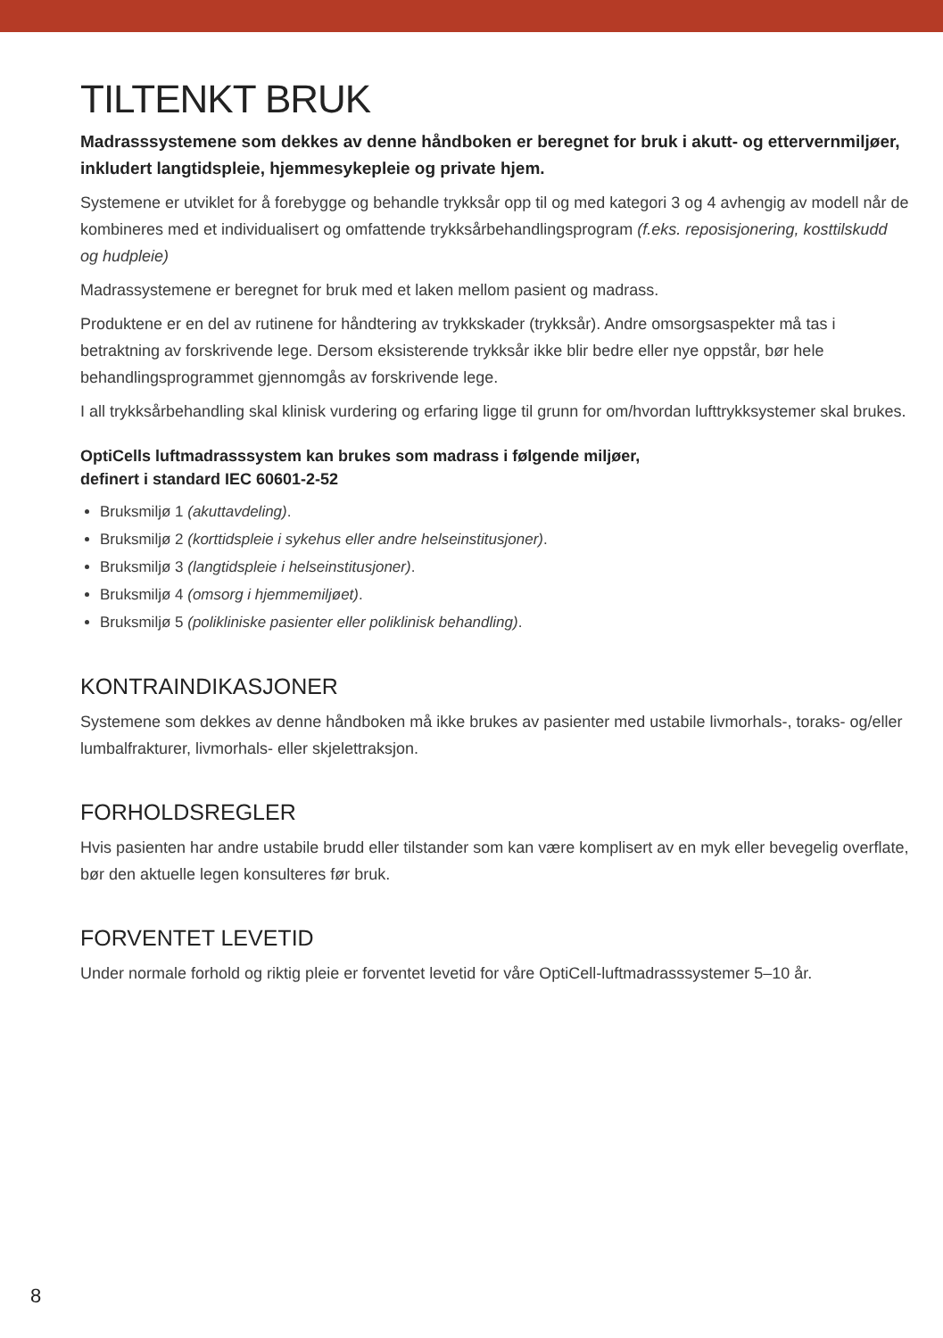TILTENKT BRUK
Madrasssystemene som dekkes av denne håndboken er beregnet for bruk i akutt- og ettervernmiljøer, inkludert langtidspleie, hjemmesykepleie og private hjem.
Systemene er utviklet for å forebygge og behandle trykksår opp til og med kategori 3 og 4 avhengig av modell når de kombineres med et individualisert og omfattende trykksårbehandlingsprogram (f.eks. reposisjonering, kosttilskudd og hudpleie)
Madrassystemene er beregnet for bruk med et laken mellom pasient og madrass.
Produktene er en del av rutinene for håndtering av trykkskader (trykksår). Andre omsorgsaspekter må tas i betraktning av forskrivende lege. Dersom eksisterende trykksår ikke blir bedre eller nye oppstår, bør hele behandlingsprogrammet gjennomgås av forskrivende lege.
I all trykksårbehandling skal klinisk vurdering og erfaring ligge til grunn for om/hvordan lufttrykksystemer skal brukes.
OptiCells luftmadrasssystem kan brukes som madrass i følgende miljøer,
definert i standard IEC 60601-2-52
Bruksmiljø 1 (akuttavdeling).
Bruksmiljø 2 (korttidspleie i sykehus eller andre helseinstitusjoner).
Bruksmiljø 3 (langtidspleie i helseinstitusjoner).
Bruksmiljø 4 (omsorg i hjemmemiljøet).
Bruksmiljø 5 (polikliniske pasienter eller poliklinisk behandling).
KONTRAINDIKASJONER
Systemene som dekkes av denne håndboken må ikke brukes av pasienter med ustabile livmorhals-, toraks- og/eller lumbalfrakturer, livmorhals- eller skjelettraksjon.
FORHOLDSREGLER
Hvis pasienten har andre ustabile brudd eller tilstander som kan være komplisert av en myk eller bevegelig overflate, bør den aktuelle legen konsulteres før bruk.
FORVENTET LEVETID
Under normale forhold og riktig pleie er forventet levetid for våre OptiCell-luftmadrasssystemer 5–10 år.
8